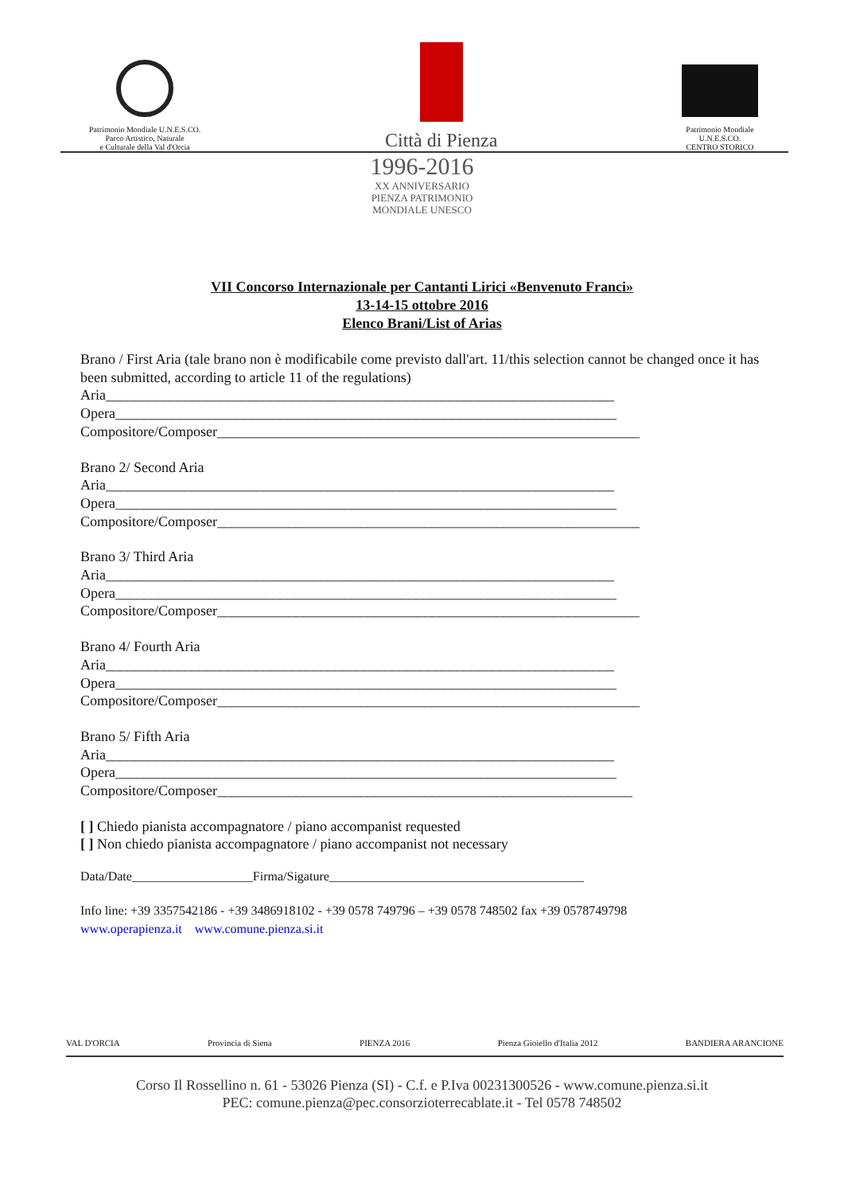Patrimonio Mondiale U.N.E.S.CO.
Parco Artistico, Naturale
e Culturale della Val d'Orcia
Città di Pienza
Patrimonio Mondiale
U.N.E.S.CO.
CENTRO STORICO
1996-2016
XX ANNIVERSARIO
PIENZA PATRIMONIO
MONDIALE UNESCO
VII Concorso Internazionale per Cantanti Lirici «Benvenuto Franci»
13-14-15 ottobre 2016
Elenco Brani/List of Arias
Brano / First Aria (tale brano non è modificabile come previsto dall'art. 11/this selection cannot be changed once it has been submitted, according to article 11 of the regulations)
Aria_______________________________________________________________________
Opera______________________________________________________________________
Compositore/Composer___________________________________________________________
Brano 2/ Second Aria
Aria_______________________________________________________________________
Opera______________________________________________________________________
Compositore/Composer___________________________________________________________
Brano 3/ Third Aria
Aria_______________________________________________________________________
Opera______________________________________________________________________
Compositore/Composer___________________________________________________________
Brano 4/ Fourth Aria
Aria_______________________________________________________________________
Opera______________________________________________________________________
Compositore/Composer___________________________________________________________
Brano 5/ Fifth Aria
Aria_______________________________________________________________________
Opera______________________________________________________________________
Compositore/Composer__________________________________________________________
[ ] Chiedo pianista accompagnatore / piano accompanist requested
[ ] Non chiedo pianista accompagnatore / piano accompanist not necessary
Data/Date___________________Firma/Sigature________________________________________
Info line: +39 3357542186 - +39 3486918102 - +39 0578 749796 – +39 0578 748502 fax +39 0578749798
www.operapienza.it www.comune.pienza.si.it
VAL D'ORCIA Provincia di Siena PIENZA 2016 Pienza Gioiello d'Italia 2012 BANDIERA ARANCIONE
Corso Il Rossellino n. 61 - 53026 Pienza (SI) - C.f. e P.Iva 00231300526 - www.comune.pienza.si.it
PEC: comune.pienza@pec.consorzioterrecablate.it - Tel 0578 748502